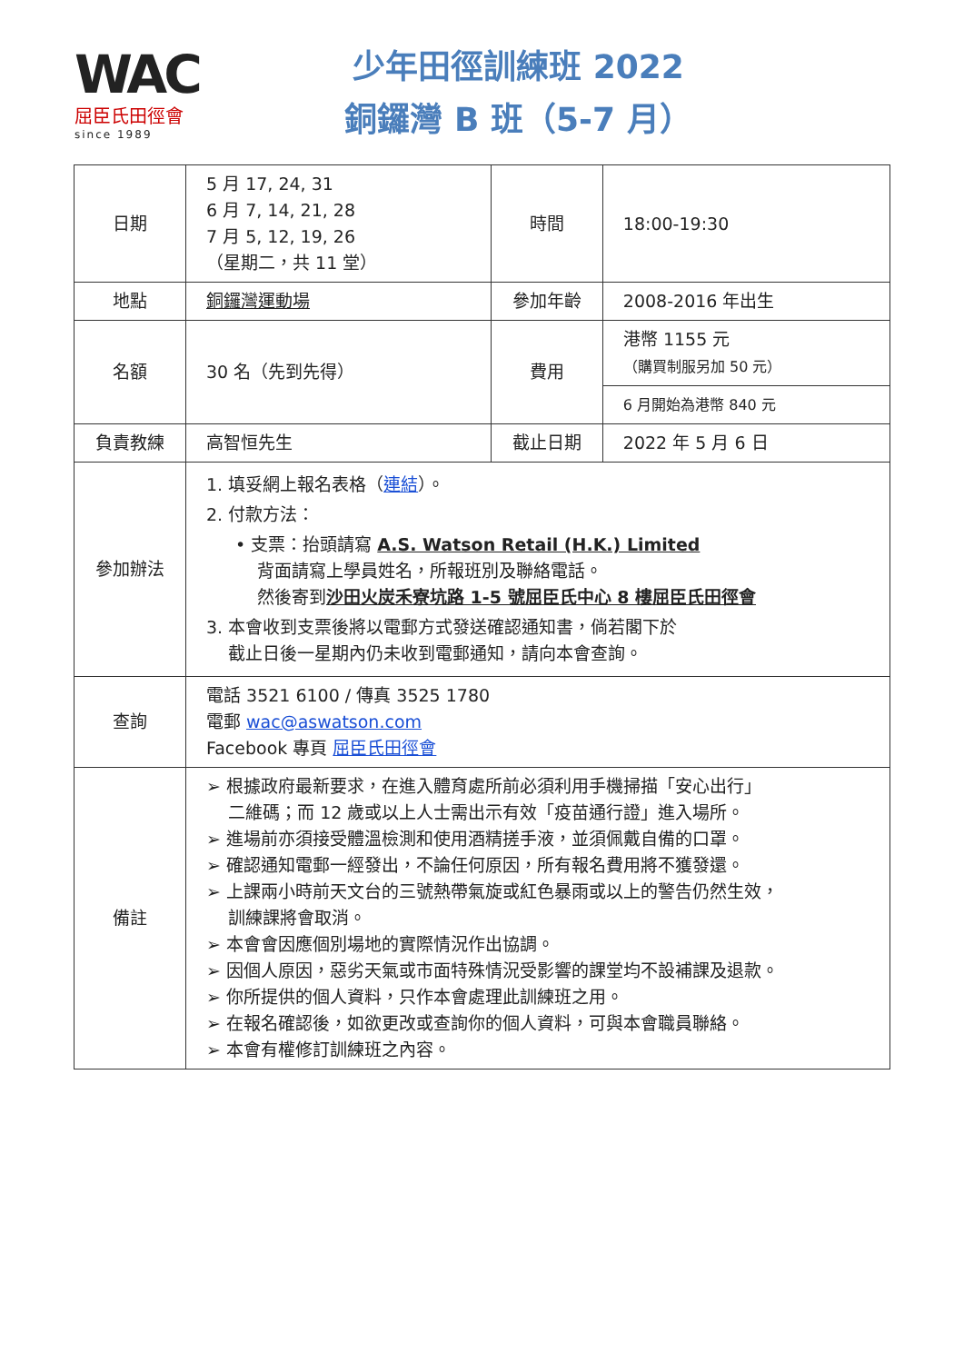WAC
屈臣氏田徑會
since 1989
少年田徑訓練班 2022
銅鑼灣 B 班（5-7 月）
| 日期 | 5 月 17, 24, 31 6 月 7, 14, 21, 28 7 月 5, 12, 19, 26 （星期二，共 11 堂） | 時間 | 18:00-19:30 |
| 地點 | 銅鑼灣運動場 | 參加年齡 | 2008-2016 年出生 |
| 名額 | 30 名（先到先得） | 費用 | 港幣 1155 元 （購買制服另加 50 元） |
| | | | 6 月開始為港幣 840 元 |
| 負責教練 | 高智恒先生 | 截止日期 | 2022 年 5 月 6 日 |
| 參加辦法 | 1. 填妥網上報名表格（ 連結 ）。 2. 付款方法： • 支票：抬頭請寫 A.S. Watson Retail (H.K.) Limited 背面請寫上學員姓名，所報班別及聯絡電話。 然後寄到 沙田火炭禾寮坑路 1-5 號屈臣氏中心 8 樓屈臣氏田徑會 3. 本會收到支票後將以電郵方式發送確認通知書，倘若閣下於 截止日後一星期內仍未收到電郵通知，請向本會查詢。 | | |
| 查詢 | 電話 3521 6100 / 傳真 3525 1780 電郵 wac@aswatson.com Facebook 專頁 屈臣氏田徑會 | | |
| 備註 | ➢ 根據政府最新要求，在進入體育處所前必須利用手機掃描「安心出行」 二維碼；而 12 歲或以上人士需出示有效「疫苗通行證」進入場所。 ➢ 進場前亦須接受體溫檢測和使用酒精搓手液，並須佩戴自備的口罩。 ➢ 確認通知電郵一經發出，不論任何原因，所有報名費用將不獲發還。 ➢ 上課兩小時前天文台的三號熱帶氣旋或紅色暴雨或以上的警告仍然生效， 訓練課將會取消。 ➢ 本會會因應個別場地的實際情況作出協調。 ➢ 因個人原因，惡劣天氣或市面特殊情況受影響的課堂均不設補課及退款。 ➢ 你所提供的個人資料，只作本會處理此訓練班之用。 ➢ 在報名確認後，如欲更改或查詢你的個人資料，可與本會職員聯絡。 ➢ 本會有權修訂訓練班之內容。 | | |